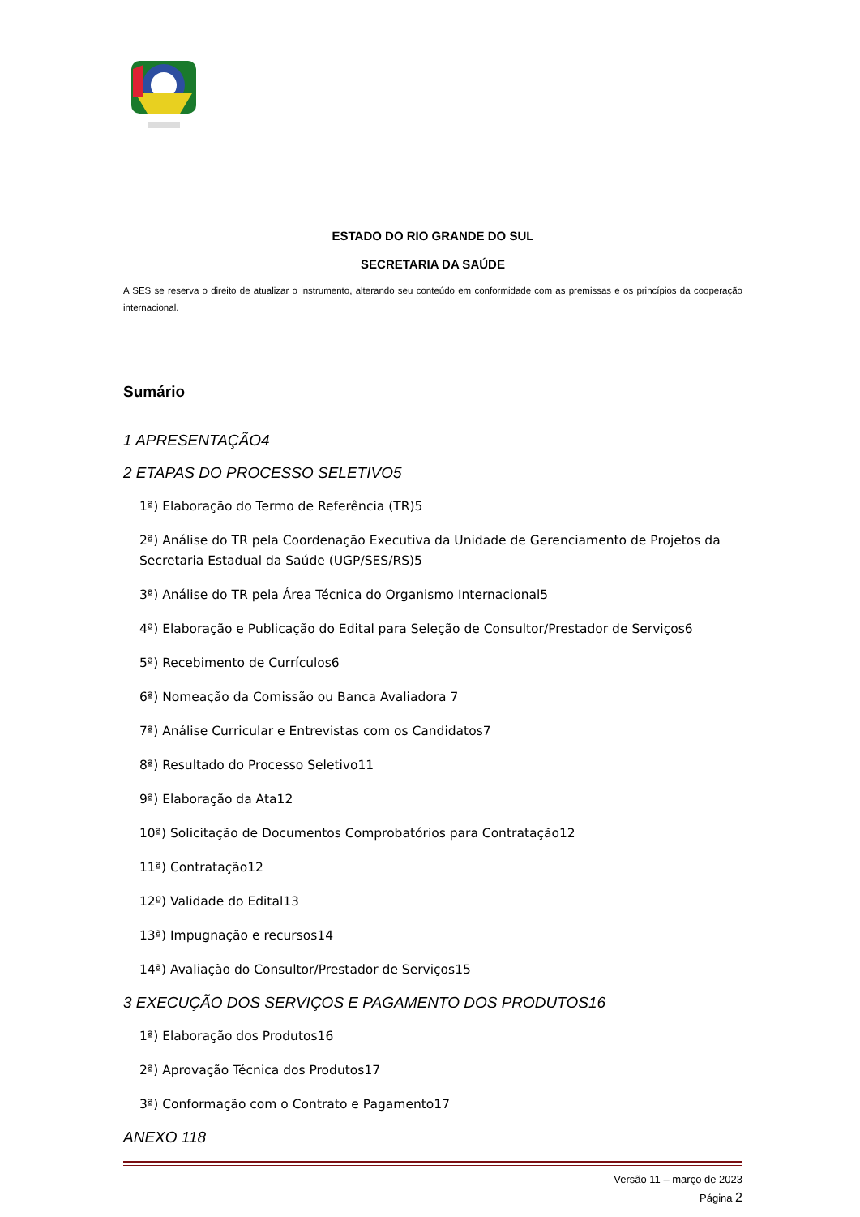ESTADO DO RIO GRANDE DO SUL
SECRETARIA DA SAÚDE
A SES se reserva o direito de atualizar o instrumento, alterando seu conteúdo em conformidade com as premissas e os princípios da cooperação internacional.
Sumário
1 APRESENTAÇÃO4
2 ETAPAS DO PROCESSO SELETIVO5
1ª) Elaboração do Termo de Referência (TR)5
2ª) Análise do TR pela Coordenação Executiva da Unidade de Gerenciamento de Projetos da Secretaria Estadual da Saúde (UGP/SES/RS)5
3ª) Análise do TR pela Área Técnica do Organismo Internacional5
4ª) Elaboração e Publicação do Edital para Seleção de Consultor/Prestador de Serviços6
5ª) Recebimento de Currículos6
6ª) Nomeação da Comissão ou Banca Avaliadora 7
7ª) Análise Curricular e Entrevistas com os Candidatos7
8ª) Resultado do Processo Seletivo11
9ª) Elaboração da Ata12
10ª) Solicitação de Documentos Comprobatórios para Contratação12
11ª) Contratação12
12º) Validade do Edital13
13ª) Impugnação e recursos14
14ª) Avaliação do Consultor/Prestador de Serviços15
3 EXECUÇÃO DOS SERVIÇOS E PAGAMENTO DOS PRODUTOS16
1ª) Elaboração dos Produtos16
2ª) Aprovação Técnica dos Produtos17
3ª) Conformação com o Contrato e Pagamento17
ANEXO 118
Versão 11 – março de 2023
Página 2